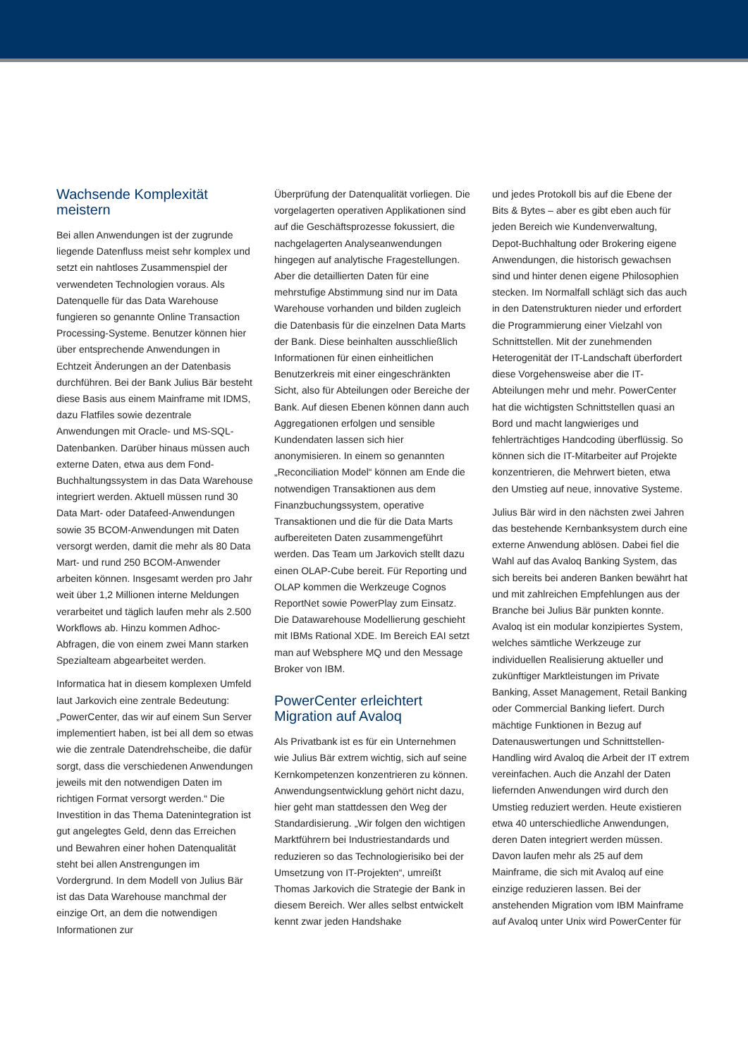Wachsende Komplexität meistern
Bei allen Anwendungen ist der zugrunde liegende Datenfluss meist sehr komplex und setzt ein nahtloses Zusammenspiel der verwendeten Technologien voraus. Als Datenquelle für das Data Warehouse fungieren so genannte Online Transaction Processing-Systeme. Benutzer können hier über entsprechende Anwendungen in Echtzeit Änderungen an der Datenbasis durchführen. Bei der Bank Julius Bär besteht diese Basis aus einem Mainframe mit IDMS, dazu Flatfiles sowie dezentrale Anwendungen mit Oracle- und MS-SQL-Datenbanken. Darüber hinaus müssen auch externe Daten, etwa aus dem Fond-Buchhaltungssystem in das Data Warehouse integriert werden. Aktuell müssen rund 30 Data Mart- oder Datafeed-Anwendungen sowie 35 BCOM-Anwendungen mit Daten versorgt werden, damit die mehr als 80 Data Mart- und rund 250 BCOM-Anwender arbeiten können. Insgesamt werden pro Jahr weit über 1,2 Millionen interne Meldungen verarbeitet und täglich laufen mehr als 2.500 Workflows ab. Hinzu kommen Adhoc-Abfragen, die von einem zwei Mann starken Spezialteam abgearbeitet werden.
Informatica hat in diesem komplexen Umfeld laut Jarkovich eine zentrale Bedeutung: „PowerCenter, das wir auf einem Sun Server implementiert haben, ist bei all dem so etwas wie die zentrale Datendrehscheibe, die dafür sorgt, dass die verschiedenen Anwendungen jeweils mit den notwendigen Daten im richtigen Format versorgt werden.“ Die Investition in das Thema Datenintegration ist gut angelegtes Geld, denn das Erreichen und Bewahren einer hohen Datenqualität steht bei allen Anstrengungen im Vordergrund. In dem Modell von Julius Bär ist das Data Warehouse manchmal der einzige Ort, an dem die notwendigen Informationen zur
Überprüfung der Datenqualität vorliegen. Die vorgelagerten operativen Applikationen sind auf die Geschäftsprozesse fokussiert, die nachgelagerten Analyseanwendungen hingegen auf analytische Fragestellungen. Aber die detaillierten Daten für eine mehrstufige Abstimmung sind nur im Data Warehouse vorhanden und bilden zugleich die Datenbasis für die einzelnen Data Marts der Bank. Diese beinhalten ausschließlich Informationen für einen einheitlichen Benutzerkreis mit einer eingeschränkten Sicht, also für Abteilungen oder Bereiche der Bank. Auf diesen Ebenen können dann auch Aggregationen erfolgen und sensible Kundendaten lassen sich hier anonymisieren. In einem so genannten „Reconciliation Model“ können am Ende die notwendigen Transaktionen aus dem Finanzbuchungssystem, operative Transaktionen und die für die Data Marts aufbereiteten Daten zusammengeführt werden. Das Team um Jarkovich stellt dazu einen OLAP-Cube bereit. Für Reporting und OLAP kommen die Werkzeuge Cognos ReportNet sowie PowerPlay zum Einsatz. Die Datawarehouse Modellierung geschieht mit IBMs Rational XDE. Im Bereich EAI setzt man auf Websphere MQ und den Message Broker von IBM.
PowerCenter erleichtert Migration auf Avaloq
Als Privatbank ist es für ein Unternehmen wie Julius Bär extrem wichtig, sich auf seine Kernkompetenzen konzentrieren zu können. Anwendungsentwicklung gehört nicht dazu, hier geht man stattdessen den Weg der Standardisierung. „Wir folgen den wichtigen Marktführern bei Industriestandards und reduzieren so das Technologierisiko bei der Umsetzung von IT-Projekten“, umreißt Thomas Jarkovich die Strategie der Bank in diesem Bereich. Wer alles selbst entwickelt kennt zwar jeden Handshake
und jedes Protokoll bis auf die Ebene der Bits & Bytes – aber es gibt eben auch für jeden Bereich wie Kundenverwaltung, Depot-Buchhaltung oder Brokering eigene Anwendungen, die historisch gewachsen sind und hinter denen eigene Philosophien stecken. Im Normalfall schlägt sich das auch in den Datenstrukturen nieder und erfordert die Programmierung einer Vielzahl von Schnittstellen. Mit der zunehmenden Heterogenität der IT-Landschaft überfordert diese Vorgehensweise aber die IT-Abteilungen mehr und mehr. PowerCenter hat die wichtigsten Schnittstellen quasi an Bord und macht langwieriges und fehlerträchtiges Handcoding überflüssig. So können sich die IT-Mitarbeiter auf Projekte konzentrieren, die Mehrwert bieten, etwa den Umstieg auf neue, innovative Systeme.
Julius Bär wird in den nächsten zwei Jahren das bestehende Kernbanksystem durch eine externe Anwendung ablösen. Dabei fiel die Wahl auf das Avaloq Banking System, das sich bereits bei anderen Banken bewährt hat und mit zahlreichen Empfehlungen aus der Branche bei Julius Bär punkten konnte. Avaloq ist ein modular konzipiertes System, welches sämtliche Werkzeuge zur individuellen Realisierung aktueller und zukünftiger Marktleistungen im Private Banking, Asset Management, Retail Banking oder Commercial Banking liefert. Durch mächtige Funktionen in Bezug auf Datenauswertungen und Schnittstellen- Handling wird Avaloq die Arbeit der IT extrem vereinfachen. Auch die Anzahl der Daten liefernden Anwendungen wird durch den Umstieg reduziert werden. Heute existieren etwa 40 unterschiedliche Anwendungen, deren Daten integriert werden müssen. Davon laufen mehr als 25 auf dem Mainframe, die sich mit Avaloq auf eine einzige reduzieren lassen. Bei der anstehenden Migration vom IBM Mainframe auf Avaloq unter Unix wird PowerCenter für